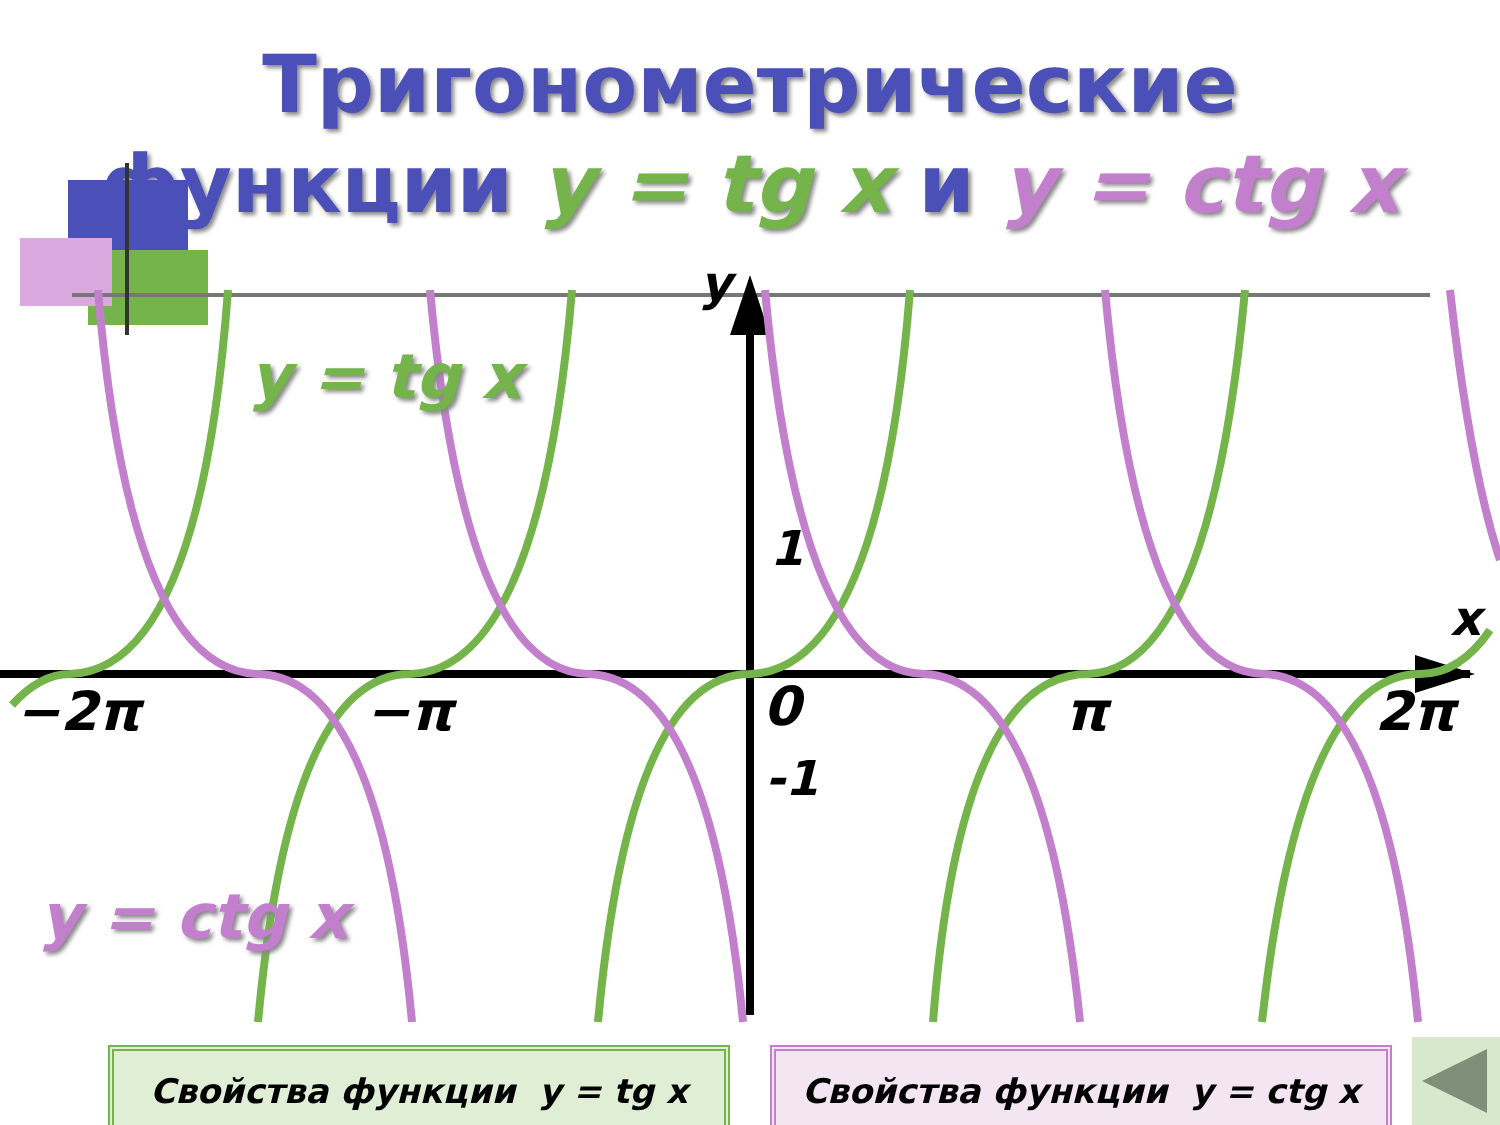Тригонометрические
функции y = tg x и y = ctg x
y = tg x
y = ctg x
y
x
1
-1
−2π −π 0 π 2π
Свойства функции y = tg x Свойства функции y = ctg x